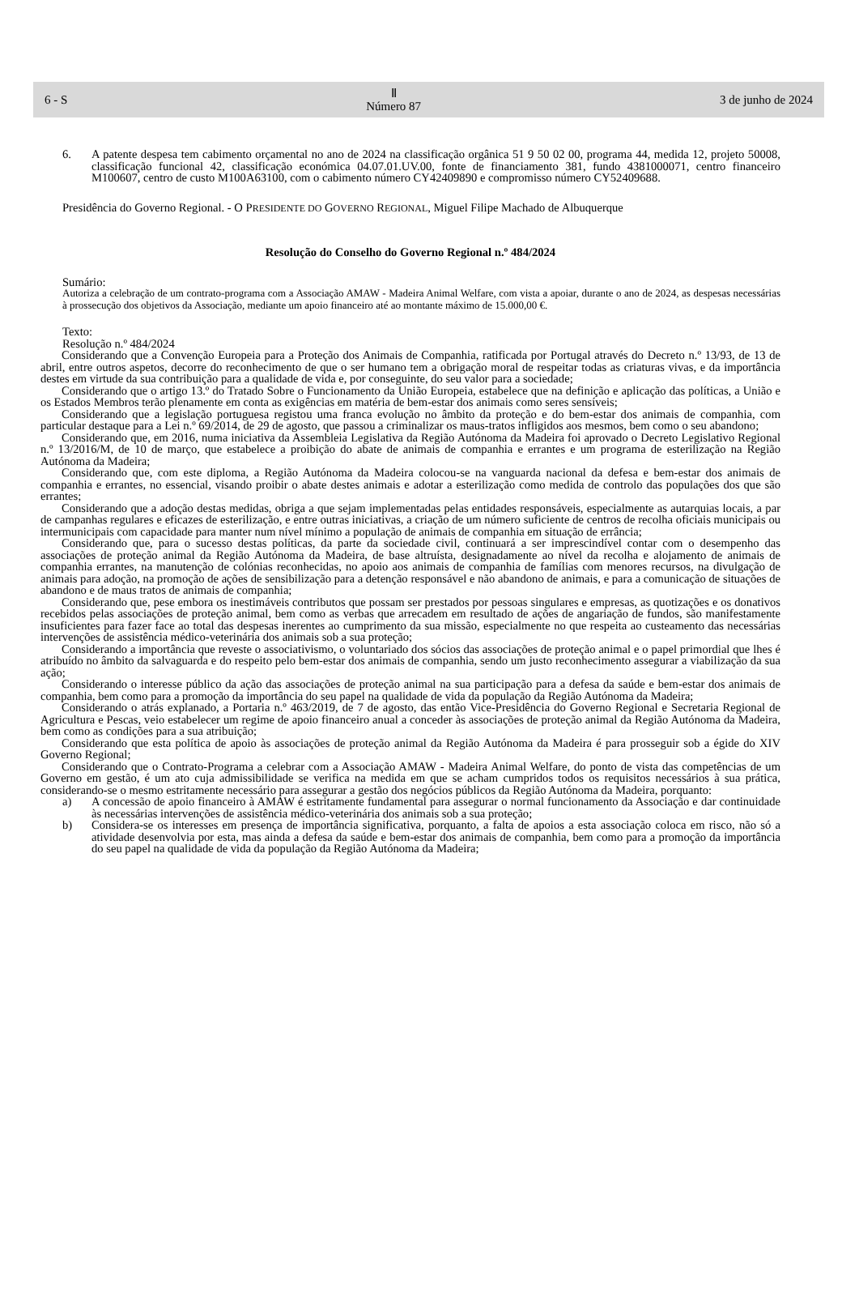6 - S Ⅱ
Número 87 3 de junho de 2024
6. A patente despesa tem cabimento orçamental no ano de 2024 na classificação orgânica 51 9 50 02 00, programa 44, medida 12, projeto 50008, classificação funcional 42, classificação económica 04.07.01.UV.00, fonte de financiamento 381, fundo 4381000071, centro financeiro M100607, centro de custo M100A63100, com o cabimento número CY42409890 e compromisso número CY52409688.
Presidência do Governo Regional. - O PRESIDENTE DO GOVERNO REGIONAL, Miguel Filipe Machado de Albuquerque
Resolução do Conselho do Governo Regional n.º 484/2024
Sumário:
Autoriza a celebração de um contrato-programa com a Associação AMAW - Madeira Animal Welfare, com vista a apoiar, durante o ano de 2024, as despesas necessárias à prossecução dos objetivos da Associação, mediante um apoio financeiro até ao montante máximo de 15.000,00 €.
Texto:
Resolução n.º 484/2024
Considerando que a Convenção Europeia para a Proteção dos Animais de Companhia, ratificada por Portugal através do Decreto n.º 13/93, de 13 de abril, entre outros aspetos, decorre do reconhecimento de que o ser humano tem a obrigação moral de respeitar todas as criaturas vivas, e da importância destes em virtude da sua contribuição para a qualidade de vida e, por conseguinte, do seu valor para a sociedade;
Considerando que o artigo 13.º do Tratado Sobre o Funcionamento da União Europeia, estabelece que na definição e aplicação das políticas, a União e os Estados Membros terão plenamente em conta as exigências em matéria de bem-estar dos animais como seres sensíveis;
Considerando que a legislação portuguesa registou uma franca evolução no âmbito da proteção e do bem-estar dos animais de companhia, com particular destaque para a Lei n.º 69/2014, de 29 de agosto, que passou a criminalizar os maus-tratos infligidos aos mesmos, bem como o seu abandono;
Considerando que, em 2016, numa iniciativa da Assembleia Legislativa da Região Autónoma da Madeira foi aprovado o Decreto Legislativo Regional n.º 13/2016/M, de 10 de março, que estabelece a proibição do abate de animais de companhia e errantes e um programa de esterilização na Região Autónoma da Madeira;
Considerando que, com este diploma, a Região Autónoma da Madeira colocou-se na vanguarda nacional da defesa e bem-estar dos animais de companhia e errantes, no essencial, visando proibir o abate destes animais e adotar a esterilização como medida de controlo das populações dos que são errantes;
Considerando que a adoção destas medidas, obriga a que sejam implementadas pelas entidades responsáveis, especialmente as autarquias locais, a par de campanhas regulares e eficazes de esterilização, e entre outras iniciativas, a criação de um número suficiente de centros de recolha oficiais municipais ou intermunicipais com capacidade para manter num nível mínimo a população de animais de companhia em situação de errância;
Considerando que, para o sucesso destas políticas, da parte da sociedade civil, continuará a ser imprescindível contar com o desempenho das associações de proteção animal da Região Autónoma da Madeira, de base altruísta, designadamente ao nível da recolha e alojamento de animais de companhia errantes, na manutenção de colónias reconhecidas, no apoio aos animais de companhia de famílias com menores recursos, na divulgação de animais para adoção, na promoção de ações de sensibilização para a detenção responsável e não abandono de animais, e para a comunicação de situações de abandono e de maus tratos de animais de companhia;
Considerando que, pese embora os inestimáveis contributos que possam ser prestados por pessoas singulares e empresas, as quotizações e os donativos recebidos pelas associações de proteção animal, bem como as verbas que arrecadem em resultado de ações de angariação de fundos, são manifestamente insuficientes para fazer face ao total das despesas inerentes ao cumprimento da sua missão, especialmente no que respeita ao custeamento das necessárias intervenções de assistência médico-veterinária dos animais sob a sua proteção;
Considerando a importância que reveste o associativismo, o voluntariado dos sócios das associações de proteção animal e o papel primordial que lhes é atribuído no âmbito da salvaguarda e do respeito pelo bem-estar dos animais de companhia, sendo um justo reconhecimento assegurar a viabilização da sua ação;
Considerando o interesse público da ação das associações de proteção animal na sua participação para a defesa da saúde e bem-estar dos animais de companhia, bem como para a promoção da importância do seu papel na qualidade de vida da população da Região Autónoma da Madeira;
Considerando o atrás explanado, a Portaria n.º 463/2019, de 7 de agosto, das então Vice-Presidência do Governo Regional e Secretaria Regional de Agricultura e Pescas, veio estabelecer um regime de apoio financeiro anual a conceder às associações de proteção animal da Região Autónoma da Madeira, bem como as condições para a sua atribuição;
Considerando que esta política de apoio às associações de proteção animal da Região Autónoma da Madeira é para prosseguir sob a égide do XIV Governo Regional;
Considerando que o Contrato-Programa a celebrar com a Associação AMAW - Madeira Animal Welfare, do ponto de vista das competências de um Governo em gestão, é um ato cuja admissibilidade se verifica na medida em que se acham cumpridos todos os requisitos necessários à sua prática, considerando-se o mesmo estritamente necessário para assegurar a gestão dos negócios públicos da Região Autónoma da Madeira, porquanto:
a) A concessão de apoio financeiro à AMAW é estritamente fundamental para assegurar o normal funcionamento da Associação e dar continuidade às necessárias intervenções de assistência médico-veterinária dos animais sob a sua proteção;
b) Considera-se os interesses em presença de importância significativa, porquanto, a falta de apoios a esta associação coloca em risco, não só a atividade desenvolvia por esta, mas ainda a defesa da saúde e bem-estar dos animais de companhia, bem como para a promoção da importância do seu papel na qualidade de vida da população da Região Autónoma da Madeira;